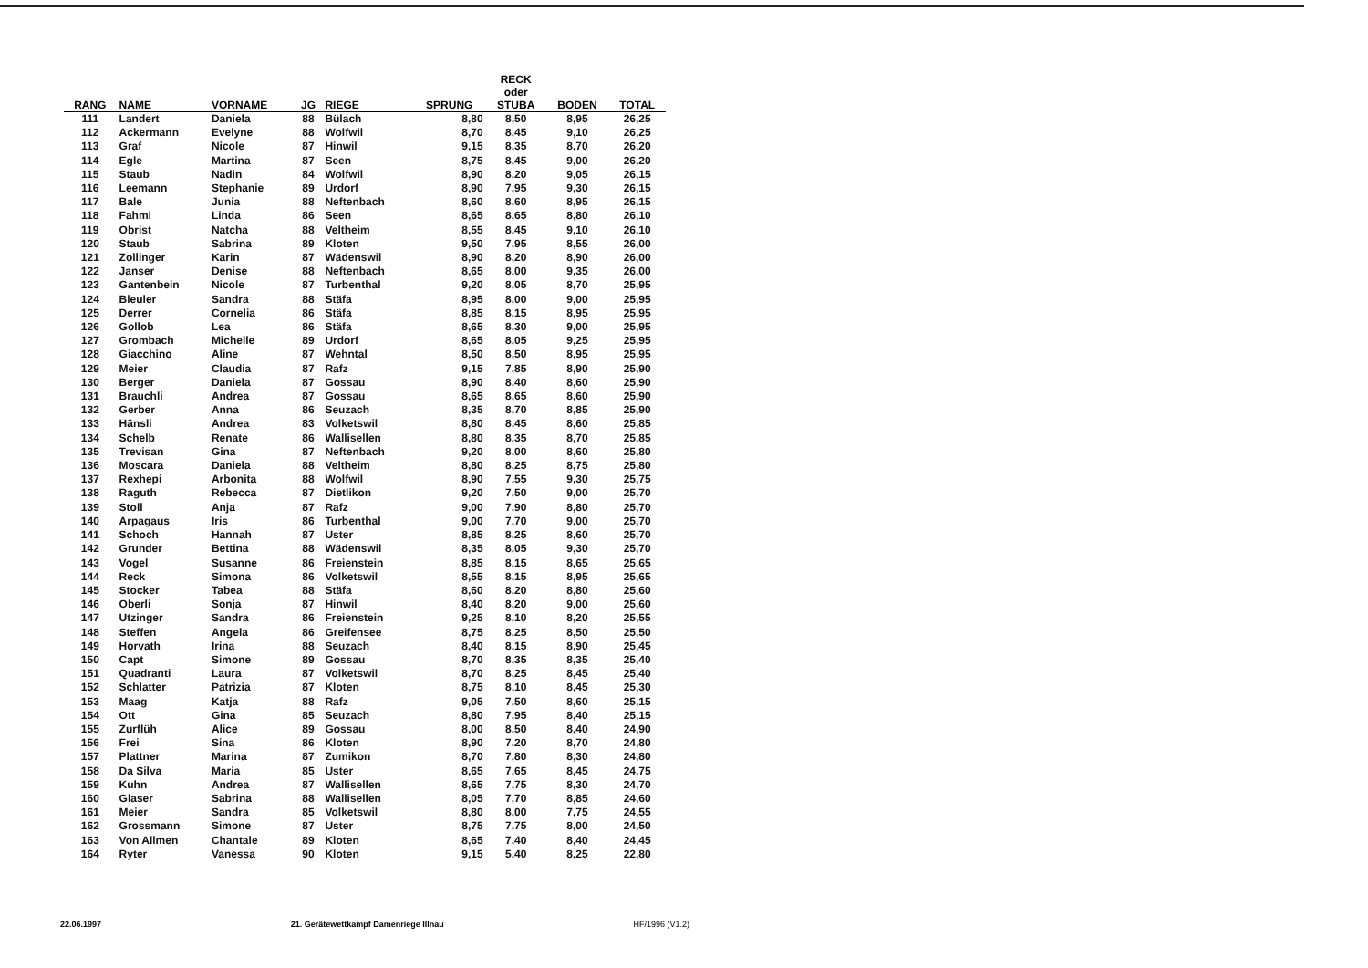| RANG | NAME | VORNAME | JG | RIEGE | SPRUNG | RECK oder STUBA | BODEN | TOTAL |
| --- | --- | --- | --- | --- | --- | --- | --- | --- |
| 111 | Landert | Daniela | 88 | Bülach | 8,80 | 8,50 | 8,95 | 26,25 |
| 112 | Ackermann | Evelyne | 88 | Wolfwil | 8,70 | 8,45 | 9,10 | 26,25 |
| 113 | Graf | Nicole | 87 | Hinwil | 9,15 | 8,35 | 8,70 | 26,20 |
| 114 | Egle | Martina | 87 | Seen | 8,75 | 8,45 | 9,00 | 26,20 |
| 115 | Staub | Nadin | 84 | Wolfwil | 8,90 | 8,20 | 9,05 | 26,15 |
| 116 | Leemann | Stephanie | 89 | Urdorf | 8,90 | 7,95 | 9,30 | 26,15 |
| 117 | Bale | Junia | 88 | Neftenbach | 8,60 | 8,60 | 8,95 | 26,15 |
| 118 | Fahmi | Linda | 86 | Seen | 8,65 | 8,65 | 8,80 | 26,10 |
| 119 | Obrist | Natcha | 88 | Veltheim | 8,55 | 8,45 | 9,10 | 26,10 |
| 120 | Staub | Sabrina | 89 | Kloten | 9,50 | 7,95 | 8,55 | 26,00 |
| 121 | Zollinger | Karin | 87 | Wädenswil | 8,90 | 8,20 | 8,90 | 26,00 |
| 122 | Janser | Denise | 88 | Neftenbach | 8,65 | 8,00 | 9,35 | 26,00 |
| 123 | Gantenbein | Nicole | 87 | Turbenthal | 9,20 | 8,05 | 8,70 | 25,95 |
| 124 | Bleuler | Sandra | 88 | Stäfa | 8,95 | 8,00 | 9,00 | 25,95 |
| 125 | Derrer | Cornelia | 86 | Stäfa | 8,85 | 8,15 | 8,95 | 25,95 |
| 126 | Gollob | Lea | 86 | Stäfa | 8,65 | 8,30 | 9,00 | 25,95 |
| 127 | Grombach | Michelle | 89 | Urdorf | 8,65 | 8,05 | 9,25 | 25,95 |
| 128 | Giacchino | Aline | 87 | Wehntal | 8,50 | 8,50 | 8,95 | 25,95 |
| 129 | Meier | Claudia | 87 | Rafz | 9,15 | 7,85 | 8,90 | 25,90 |
| 130 | Berger | Daniela | 87 | Gossau | 8,90 | 8,40 | 8,60 | 25,90 |
| 131 | Brauchli | Andrea | 87 | Gossau | 8,65 | 8,65 | 8,60 | 25,90 |
| 132 | Gerber | Anna | 86 | Seuzach | 8,35 | 8,70 | 8,85 | 25,90 |
| 133 | Hänsli | Andrea | 83 | Volketswil | 8,80 | 8,45 | 8,60 | 25,85 |
| 134 | Schelb | Renate | 86 | Wallisellen | 8,80 | 8,35 | 8,70 | 25,85 |
| 135 | Trevisan | Gina | 87 | Neftenbach | 9,20 | 8,00 | 8,60 | 25,80 |
| 136 | Moscara | Daniela | 88 | Veltheim | 8,80 | 8,25 | 8,75 | 25,80 |
| 137 | Rexhepi | Arbonita | 88 | Wolfwil | 8,90 | 7,55 | 9,30 | 25,75 |
| 138 | Raguth | Rebecca | 87 | Dietlikon | 9,20 | 7,50 | 9,00 | 25,70 |
| 139 | Stoll | Anja | 87 | Rafz | 9,00 | 7,90 | 8,80 | 25,70 |
| 140 | Arpagaus | Iris | 86 | Turbenthal | 9,00 | 7,70 | 9,00 | 25,70 |
| 141 | Schoch | Hannah | 87 | Uster | 8,85 | 8,25 | 8,60 | 25,70 |
| 142 | Grunder | Bettina | 88 | Wädenswil | 8,35 | 8,05 | 9,30 | 25,70 |
| 143 | Vogel | Susanne | 86 | Freienstein | 8,85 | 8,15 | 8,65 | 25,65 |
| 144 | Reck | Simona | 86 | Volketswil | 8,55 | 8,15 | 8,95 | 25,65 |
| 145 | Stocker | Tabea | 88 | Stäfa | 8,60 | 8,20 | 8,80 | 25,60 |
| 146 | Oberli | Sonja | 87 | Hinwil | 8,40 | 8,20 | 9,00 | 25,60 |
| 147 | Utzinger | Sandra | 86 | Freienstein | 9,25 | 8,10 | 8,20 | 25,55 |
| 148 | Steffen | Angela | 86 | Greifensee | 8,75 | 8,25 | 8,50 | 25,50 |
| 149 | Horvath | Irina | 88 | Seuzach | 8,40 | 8,15 | 8,90 | 25,45 |
| 150 | Capt | Simone | 89 | Gossau | 8,70 | 8,35 | 8,35 | 25,40 |
| 151 | Quadranti | Laura | 87 | Volketswil | 8,70 | 8,25 | 8,45 | 25,40 |
| 152 | Schlatter | Patrizia | 87 | Kloten | 8,75 | 8,10 | 8,45 | 25,30 |
| 153 | Maag | Katja | 88 | Rafz | 9,05 | 7,50 | 8,60 | 25,15 |
| 154 | Ott | Gina | 85 | Seuzach | 8,80 | 7,95 | 8,40 | 25,15 |
| 155 | Zurflüh | Alice | 89 | Gossau | 8,00 | 8,50 | 8,40 | 24,90 |
| 156 | Frei | Sina | 86 | Kloten | 8,90 | 7,20 | 8,70 | 24,80 |
| 157 | Plattner | Marina | 87 | Zumikon | 8,70 | 7,80 | 8,30 | 24,80 |
| 158 | Da Silva | Maria | 85 | Uster | 8,65 | 7,65 | 8,45 | 24,75 |
| 159 | Kuhn | Andrea | 87 | Wallisellen | 8,65 | 7,75 | 8,30 | 24,70 |
| 160 | Glaser | Sabrina | 88 | Wallisellen | 8,05 | 7,70 | 8,85 | 24,60 |
| 161 | Meier | Sandra | 85 | Volketswil | 8,80 | 8,00 | 7,75 | 24,55 |
| 162 | Grossmann | Simone | 87 | Uster | 8,75 | 7,75 | 8,00 | 24,50 |
| 163 | Von Allmen | Chantale | 89 | Kloten | 8,65 | 7,40 | 8,40 | 24,45 |
| 164 | Ryter | Vanessa | 90 | Kloten | 9,15 | 5,40 | 8,25 | 22,80 |
22.06.1997 21. Gerätewettkampf Damenriege Illnau HF/1996 (V1.2)